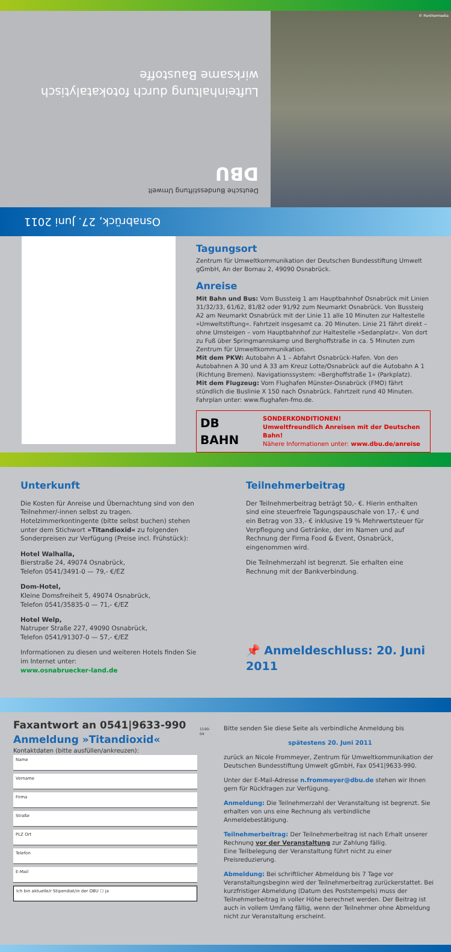Deutsche Bundesstiftung Umwelt
DBU
Lufteinhaltung durch fotokatalytisch wirksame Baustoffe
© Panthermedia
Osnabrück, 27. Juni 2011
Tagungsort
Zentrum für Umweltkommunikation der Deutschen Bundesstiftung Umwelt gGmbH, An der Bornau 2, 49090 Osnabrück.
Anreise
Mit Bahn und Bus: Vom Bussteig 1 am Hauptbahnhof Osnabrück mit Linien 31/32/33, 61/62, 81/82 oder 91/92 zum Neumarkt Osnabrück. Von Bussteig A2 am Neumarkt Osnabrück mit der Linie 11 alle 10 Minuten zur Haltestelle »Umweltstiftung«. Fahrtzeit insgesamt ca. 20 Minuten. Linie 21 fährt direkt – ohne Umsteigen – vom Hauptbahnhof zur Haltestelle »Sedanplatz«. Von dort zu Fuß über Springmannskamp und Berghoffstraße in ca. 5 Minuten zum Zentrum für Umweltkommunikation.
Mit dem PKW: Autobahn A 1 – Abfahrt Osnabrück-Hafen. Von den Autobahnen A 30 und A 33 am Kreuz Lotte/Osnabrück auf die Autobahn A 1 (Richtung Bremen). Navigationssystem: »Berghoffstraße 1« (Parkplatz).
Mit dem Flugzeug: Vom Flughafen Münster-Osnabrück (FMO) fährt stündlich die Buslinie X 150 nach Osnabrück. Fahrtzeit rund 40 Minuten. Fahrplan unter: www.flughafen-fmo.de.
DB BAHN
SONDERKONDITIONEN!
Umweltfreundlich Anreisen mit der Deutschen Bahn!
Nähere Informationen unter: www.dbu.de/anreise
Unterkunft
Die Kosten für Anreise und Übernachtung sind von den Teilnehmer/-innen selbst zu tragen. Hotelzimmerkontingente (bitte selbst buchen) stehen unter dem Stichwort »Titandioxid« zu folgenden Sonderpreisen zur Verfügung (Preise incl. Frühstück):
Hotel Walhalla,
Bierstraße 24, 49074 Osnabrück,
Telefon 0541/3491-0 — 79,- €/EZ
Dom-Hotel,
Kleine Domsfreiheit 5, 49074 Osnabrück,
Telefon 0541/35835-0 — 71,- €/EZ
Hotel Welp,
Natruper Straße 227, 49090 Osnabrück,
Telefon 0541/91307-0 — 57,- €/EZ
Informationen zu diesen und weiteren Hotels finden Sie im Internet unter:
www.osnabruecker-land.de
Teilnehmerbeitrag
Der Teilnehmerbeitrag beträgt 50,- €. Hierin enthalten sind eine steuerfreie Tagungspauschale von 17,- € und ein Betrag von 33,- € inklusive 19 % Mehrwertsteuer für Verpflegung und Getränke, der im Namen und auf Rechnung der Firma Food & Event, Osnabrück, eingenommen wird.
Die Teilnehmerzahl ist begrenzt. Sie erhalten eine Rechnung mit der Bankverbindung.
📌 Anmeldeschluss: 20. Juni 2011
Faxantwort an 0541|9633-990
Anmeldung »Titandioxid«
Kontaktdaten (bitte ausfüllen/ankreuzen):
Name
Vorname
Firma
Straße
PLZ Ort
Telefon
E-Mail
Ich bin aktuelle/r Stipendiat/in der DBU ☐ ja
1190-04
Bitte senden Sie diese Seite als verbindliche Anmeldung bis
spätestens 20. Juni 2011
zurück an Nicole Frommeyer, Zentrum für Umweltkommunikation der Deutschen Bundesstiftung Umwelt gGmbH, Fax 0541|9633-990.
Unter der E-Mail-Adresse n.frommeyer@dbu.de stehen wir Ihnen gern für Rückfragen zur Verfügung.
Anmeldung: Die Teilnehmerzahl der Veranstaltung ist begrenzt. Sie erhalten von uns eine Rechnung als verbindliche Anmeldebestätigung.
Teilnehmerbeitrag: Der Teilnehmerbeitrag ist nach Erhalt unserer Rechnung vor der Veranstaltung zur Zahlung fällig.
Eine Teilbelegung der Veranstaltung führt nicht zu einer Preisreduzierung.
Abmeldung: Bei schriftlicher Abmeldung bis 7 Tage vor Veranstaltungsbeginn wird der Teilnehmerbeitrag zurückerstattet. Bei kurzfristiger Abmeldung (Datum des Poststempels) muss der Teilnehmerbeitrag in voller Höhe berechnet werden. Der Beitrag ist auch in vollem Umfang fällig, wenn der Teilnehmer ohne Abmeldung nicht zur Veranstaltung erscheint.